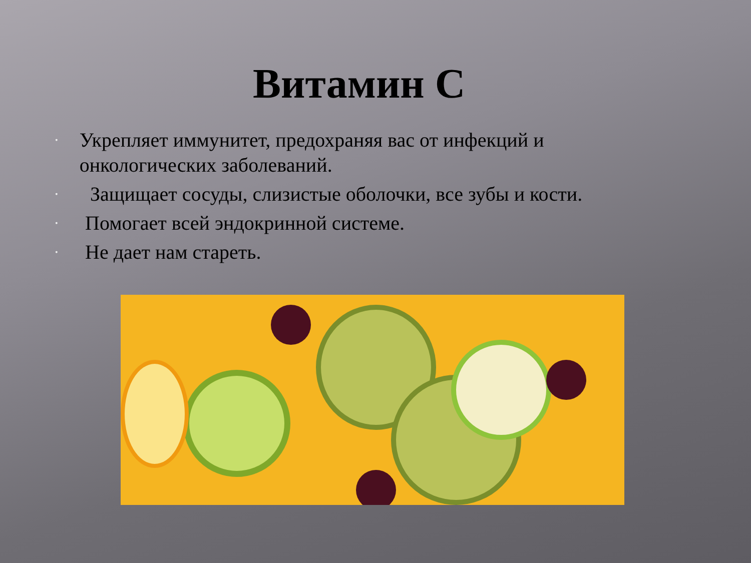Витамин С
• Укрепляет иммунитет, предохраняя вас от инфекций и онкологических заболеваний.
• Защищает сосуды, слизистые оболочки, все зубы и кости.
• Помогает всей эндокринной системе.
• Не дает нам стареть.